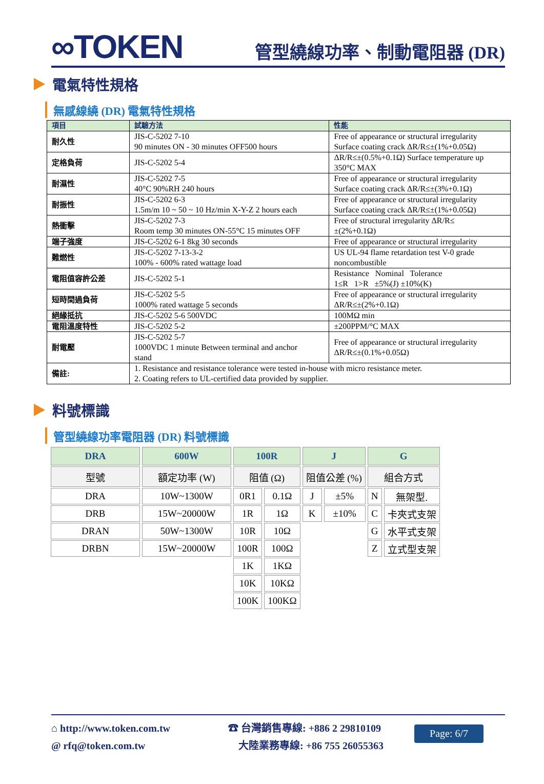∞TOKEN
管型繞線功率、制動電阻器 (DR)
電氣特性規格
無感線繞 (DR) 電氣特性規格
| 項目 | 試驗方法 | 性能 |
| --- | --- | --- |
| 耐久性 | JIS-C-5202 7-10 90 minutes ON - 30 minutes OFF500 hours | Free of appearance or structural irregularity Surface coating crack ΔR/R≤±(1%+0.05Ω) |
| 定格負荷 | JIS-C-5202 5-4 | ΔR/R≤±(0.5%+0.1Ω) Surface temperature up 350°C MAX |
| 耐濕性 | JIS-C-5202 7-5 40°C 90%RH 240 hours | Free of appearance or structural irregularity Surface coating crack ΔR/R≤±(3%+0.1Ω) |
| 耐振性 | JIS-C-5202 6-3 1.5m/m 10 ~ 50 ~ 10 Hz/min X-Y-Z 2 hours each | Free of appearance or structural irregularity Surface coating crack ΔR/R≤±(1%+0.05Ω) |
| 熱衝擊 | JIS-C-5202 7-3 Room temp 30 minutes ON-55°C 15 minutes OFF | Free of structural irregularity ΔR/R≤ ±(2%+0.1Ω) |
| 端子強度 | JIS-C-5202 6-1 8kg 30 seconds | Free of appearance or structural irregularity |
| 難燃性 | JIS-C-5202 7-13-3-2 100% - 600% rated wattage load | US UL-94 flame retardation test V-0 grade noncombustible |
| 電阻值容許公差 | JIS-C-5202 5-1 | Resistance Nominal Tolerance 1≤R 1>R ±5%(J) ±10%(K) |
| 短時間過負荷 | JIS-C-5202 5-5 1000% rated wattage 5 seconds | Free of appearance or structural irregularity ΔR/R≤±(2%+0.1Ω) |
| 絕緣抵抗 | JIS-C-5202 5-6 500VDC | 100MΩ min |
| 電阻溫度特性 | JIS-C-5202 5-2 | ±200PPM/°C MAX |
| 耐電壓 | JIS-C-5202 5-7 1000VDC 1 minute Between terminal and anchor stand | Free of appearance or structural irregularity ΔR/R≤±(0.1%+0.05Ω) |
| 備註: | 1. Resistance and resistance tolerance were tested in-house with micro resistance meter. 2. Coating refers to UL-certified data provided by supplier. | |
料號標識
管型繞線功率電阻器 (DR) 料號標識
| DRA | 600W | 100R | | J | | G | |
| 型號 | 額定功率 (W) | 阻值 (Ω) | | 阻值公差 (%) | | 組合方式 | |
| DRA | 10W~1300W | 0R1 | 0.1Ω | J | ±5% | N | 無架型. |
| DRB | 15W~20000W | 1R | 1Ω | K | ±10% | C | 卡夾式支架 |
| DRAN | 50W~1300W | 10R | 10Ω | | | G | 水平式支架 |
| DRBN | 15W~20000W | 100R | 100Ω | | | Z | 立式型支架 |
| | | 1K | 1KΩ | | | | |
| | | 10K | 10KΩ | | | | |
| | | 100K | 100KΩ | | | | |
⌂ http://www.token.com.tw
@ rfq@token.com.tw
☎ 台灣銷售專線: +886 2 29810109
大陸業務專線: +86 755 26055363
Page: 6/7